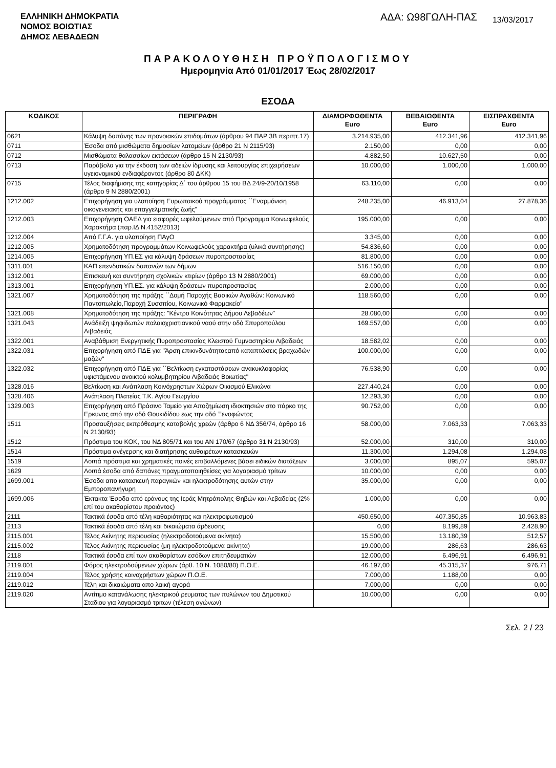ΕΛΛΗΝΙΚΗ ΔΗΜΟΚΡΑΤΙΑ
ΝΟΜΟΣ ΒΟΙΩΤΙΑΣ
ΔΗΜΟΣ ΛΕΒΑΔΕΩΝ
ΑΔΑ: Ω98ΓΩΛΗ-ΠΑΣ
13/03/2017
ΠΑΡΑΚΟΛΟΥΘΗΣΗ ΠΡΟΫΠΟΛΟΓΙΣΜΟΥ
Ημερομηνία Από 01/01/2017 Έως 28/02/2017
ΕΣΟΔΑ
| ΚΩΔΙΚΟΣ | ΠΕΡΙΓΡΑΦΗ | ΔΙΑΜΟΡΦΩΘΕΝΤΑ Euro | ΒΕΒΑΙΩΘΕΝΤΑ Euro | ΕΙΣΠΡΑΧΘΕΝΤΑ Euro |
| --- | --- | --- | --- | --- |
| 0621 | Κάλυψη δαπάνης των προνοιακών επιδομάτων (άρθρου 94 ΠΑΡ 3Β περιπτ.17) | 3.214.935,00 | 412.341,96 | 412.341,96 |
| 0711 | Έσοδα από μισθώματα δημοσίων λατομείων (άρθρο 21 Ν 2115/93) | 2.150,00 | 0,00 | 0,00 |
| 0712 | Μισθώματα θαλασσίων εκτάσεων (άρθρο 15 Ν 2130/93) | 4.882,50 | 10.627,50 | 0,00 |
| 0713 | Παράβολα για την έκδοση των αδειών ίδρυσης και λειτουργίας επιχειρήσεων υγειονομικού ενδιαφέροντος (άρθρο 80 ΔΚΚ) | 10.000,00 | 1.000,00 | 1.000,00 |
| 0715 | Τέλος διαφήμισης της κατηγορίας Δ΄ του άρθρου 15 του ΒΔ 24/9-20/10/1958 (άρθρο 9 Ν 2880/2001) | 63.110,00 | 0,00 | 0,00 |
| 1212.002 | Επιχορήγηση για υλοποίηση Ευρωπαικού προγράμματος ΄΄Εναρμόνιση οικογενειακής και επαγγελματικής ζωής" | 248.235,00 | 46.913,04 | 27.878,36 |
| 1212.003 | Επιχορήγηση ΟΑΕΔ για εισφορές ωφελούμενων από Προγραμμα Κοινωφελούς Χαρακτήρα (παρ.ΙΔ Ν.4152/2013) | 195.000,00 | 0,00 | 0,00 |
| 1212.004 | Από Γ.Γ.Α. για υλοποίηση ΠΑγΟ | 3.345,00 | 0,00 | 0,00 |
| 1212.005 | Χρηματοδότηση προγραμμάτων Κοινωφελούς χαρακτήρα (υλικά συντήρησης) | 54.836,60 | 0,00 | 0,00 |
| 1214.005 | Επιχορήγηση ΥΠ.ΕΣ για κάλυψη δράσεων πυροπροστασίας | 81.800,00 | 0,00 | 0,00 |
| 1311.001 | ΚΑΠ επενδυτικών δαπανών των δήμων | 516.150,00 | 0,00 | 0,00 |
| 1312.001 | Επισκευή και συντήρηση σχολικών κτιρίων (άρθρο 13 Ν 2880/2001) | 69.000,00 | 0,00 | 0,00 |
| 1313.001 | Επιχορήγηση ΥΠ.ΕΣ. για κάλυψη δράσεων πυροπροστασίας | 2.000,00 | 0,00 | 0,00 |
| 1321.007 | Χρηματοδότηση της πράξης ΄΄Δομή Παροχής Βασικών Αγαθών: Κοινωνικό Παντοπωλείο,Παροχή Συσσιτίου, Κοινωνικό Φαρμακείο" | 118.560,00 | 0,00 | 0,00 |
| 1321.008 | Χρηματοδότηση της πράξης: "Κέντρο Κοινότητας Δήμου Λεβαδέων" | 28.080,00 | 0,00 | 0,00 |
| 1321.043 | Ανάδειξη ψηφιδωτών παλαιοχριστιανικού ναού στην οδό Σπυροπούλου Λιβαδειάς | 169.557,00 | 0,00 | 0,00 |
| 1322.001 | Αναβάθμιση Ενεργητικής Πυροπροστασίας Κλειστού Γυμναστηρίου Λιβαδειάς | 18.582,02 | 0,00 | 0,00 |
| 1322.031 | Επιχορήγηση από ΠΔΕ για "Άρση επικινδυνότηταςαπό καταπτώσεις βραχωδών μαζών" | 100.000,00 | 0,00 | 0,00 |
| 1322.032 | Επιχορήγηση από ΠΔΕ για ΄΄Βελτίωση εγκαταστάσεων ανακυκλοφορίας υφιστάμενου ανοικτού κολυμβητηρίου Λιβαδειάς Βοιωτίας" | 76.538,90 | 0,00 | 0,00 |
| 1328.016 | Βελτίωση και Ανάπλαση Κοινόχρηστων Χώρων Οικισμού Ελικώνα | 227.440,24 | 0,00 | 0,00 |
| 1328.406 | Ανάπλαση Πλατείας Τ.Κ. Αγίου Γεωργίου | 12.293,30 | 0,00 | 0,00 |
| 1329.003 | Επιχορήγηση από Πράσινο Ταμείο για Αποζημίωση ιδιοκτησιών στο πάρκο της Ερκυνας από την οδό Θουκιδίδου εως την οδό Ξενοφώντος | 90.752,00 | 0,00 | 0,00 |
| 1511 | Προσαυξήσεις εκπρόθεσμης καταβολής χρεών (άρθρο 6 ΝΔ 356/74, άρθρο 16 Ν 2130/93) | 58.000,00 | 7.063,33 | 7.063,33 |
| 1512 | Πρόστιμα του ΚΟΚ, του ΝΔ 805/71 και του ΑΝ 170/67 (άρθρο 31 Ν 2130/93) | 52.000,00 | 310,00 | 310,00 |
| 1514 | Πρόστιμα ανέγερσης και διατήρησης αυθαιρέτων κατασκευών | 11.300,00 | 1.294,08 | 1.294,08 |
| 1519 | Λοιπά πρόστιμα και χρηματικές ποινές επιβαλλόμενες βάσει ειδικών διατάξεων | 3.000,00 | 895,07 | 595,07 |
| 1629 | Λοιπά έσοδα από δαπάνες πραγματοποιηθείσες για λογαριασμό τρίτων | 10.000,00 | 0,00 | 0,00 |
| 1699.001 | Έσοδα απο κατασκευή παραγκών και ηλεκτροδότησης αυτών στην Εμποροπανήγυρη | 35.000,00 | 0,00 | 0,00 |
| 1699.006 | Έκτακτα Έσοδα από εράνους της Ιεράς Μητρόπολης Θηβών και Λεβαδείας (2% επί του ακαθαρίστου προιόντος) | 1.000,00 | 0,00 | 0,00 |
| 2111 | Τακτικά έσοδα από τέλη καθαριότητας και ηλεκτροφωτισμού | 450.650,00 | 407.350,85 | 10.963,83 |
| 2113 | Τακτικά έσοδα από τέλη και δικαιώματα άρδευσης | 0,00 | 8.199,89 | 2.428,90 |
| 2115.001 | Τέλος Ακίνητης περιουσίας (ηλεκτροδοτούμενα ακίνητα) | 15.500,00 | 13.180,39 | 512,57 |
| 2115.002 | Τέλος Ακίνητης περιουσίας (μη ηλεκτροδοτούμενα ακίνητα) | 19.000,00 | 286,63 | 286,63 |
| 2118 | Τακτικά έσοδα επί των ακαθαρίστων εσόδων επιτηδευματιών | 12.000,00 | 6.496,91 | 6.496,91 |
| 2119.001 | Φόρος ηλεκτροδούμενων χώρων (άρθ. 10 Ν. 1080/80) Π.Ο.Ε. | 46.197,00 | 45.315,37 | 976,71 |
| 2119.004 | Τέλος χρήσης κοινοχρήστων χώρων Π.Ο.Ε. | 7.000,00 | 1.188,00 | 0,00 |
| 2119.012 | Τέλη και δικαιώματα απο λαική αγορά | 7.000,00 | 0,00 | 0,00 |
| 2119.020 | Αντίτιμο κατανάλωσης ηλεκτρικού ρευματος των πυλώνων του Δημοτικού Σταδιου για λογαριασμό τριτων (τέλεση αγώνων) | 10.000,00 | 0,00 | 0,00 |
Σελ. 2 / 23